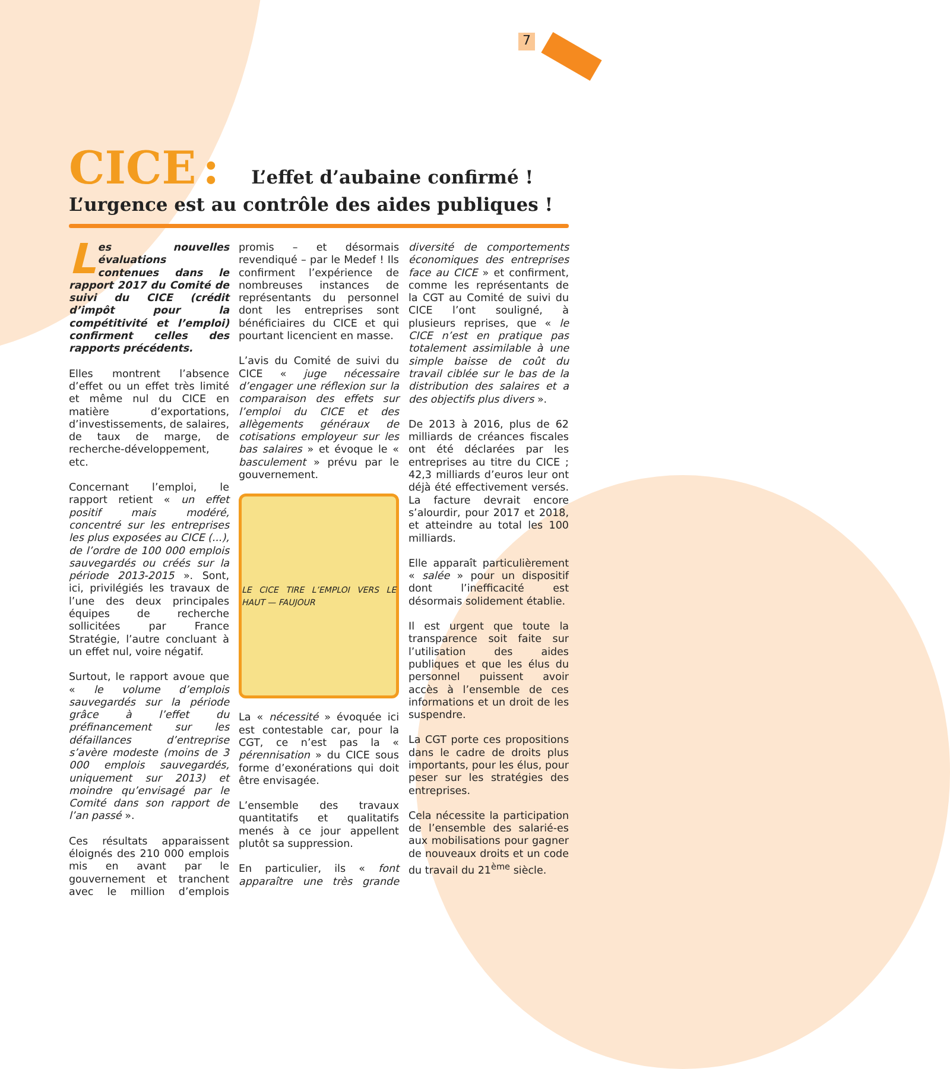7
CICE : L’effet d’aubaine confirmé !
L’urgence est au contrôle des aides publiques !
Les nouvelles évaluations contenues dans le rapport 2017 du Comité de suivi du CICE (crédit d’impôt pour la compétitivité et l’emploi) confirment celles des rapports précédents.
Elles montrent l’absence d’effet ou un effet très limité et même nul du CICE en matière d’exportations, d’investissements, de salaires, de taux de marge, de recherche-développement, etc.
Concernant l’emploi, le rapport retient « un effet positif mais modéré, concentré sur les entreprises les plus exposées au CICE (...), de l’ordre de 100 000 emplois sauvegardés ou créés sur la période 2013-2015 ». Sont, ici, privilégiés les travaux de l’une des deux principales équipes de recherche sollicitées par France Stratégie, l’autre concluant à un effet nul, voire négatif.
Surtout, le rapport avoue que « le volume d’emplois sauvegardés sur la période grâce à l’effet du préfinancement sur les défaillances d’entreprise s’avère modeste (moins de 3 000 emplois sauvegardés, uniquement sur 2013) et moindre qu’envisagé par le Comité dans son rapport de l’an passé ».
Ces résultats apparaissent éloignés des 210 000 emplois mis en avant par le gouvernement et tranchent avec le million d’emplois promis – et désormais revendiqué – par le Medef ! Ils confirment l’expérience de nombreuses instances de représentants du personnel dont les entreprises sont bénéficiaires du CICE et qui pourtant licencient en masse.
L’avis du Comité de suivi du CICE « juge nécessaire d’engager une réflexion sur la comparaison des effets sur l’emploi du CICE et des allègements généraux de cotisations employeur sur les bas salaires » et évoque le « basculement » prévu par le gouvernement.
LE CICE TIRE L’EMPLOI VERS LE HAUT — FAUJOUR
La « nécessité » évoquée ici est contestable car, pour la CGT, ce n’est pas la « pérennisation » du CICE sous forme d’exonérations qui doit être envisagée.
L’ensemble des travaux quantitatifs et qualitatifs menés à ce jour appellent plutôt sa suppression.
En particulier, ils « font apparaître une très grande diversité de comportements économiques des entreprises face au CICE » et confirment, comme les représentants de la CGT au Comité de suivi du CICE l’ont souligné, à plusieurs reprises, que « le CICE n’est en pratique pas totalement assimilable à une simple baisse de coût du travail ciblée sur le bas de la distribution des salaires et a des objectifs plus divers ».
De 2013 à 2016, plus de 62 milliards de créances fiscales ont été déclarées par les entreprises au titre du CICE ; 42,3 milliards d’euros leur ont déjà été effectivement versés. La facture devrait encore s’alourdir, pour 2017 et 2018, et atteindre au total les 100 milliards.
Elle apparaît particulièrement « salée » pour un dispositif dont l’inefficacité est désormais solidement établie.
Il est urgent que toute la transparence soit faite sur l’utilisation des aides publiques et que les élus du personnel puissent avoir accès à l’ensemble de ces informations et un droit de les suspendre.
La CGT porte ces propositions dans le cadre de droits plus importants, pour les élus, pour peser sur les stratégies des entreprises.
Cela nécessite la participation de l’ensemble des salarié-es aux mobilisations pour gagner de nouveaux droits et un code du travail du 21<sup>ème</sup> siècle.